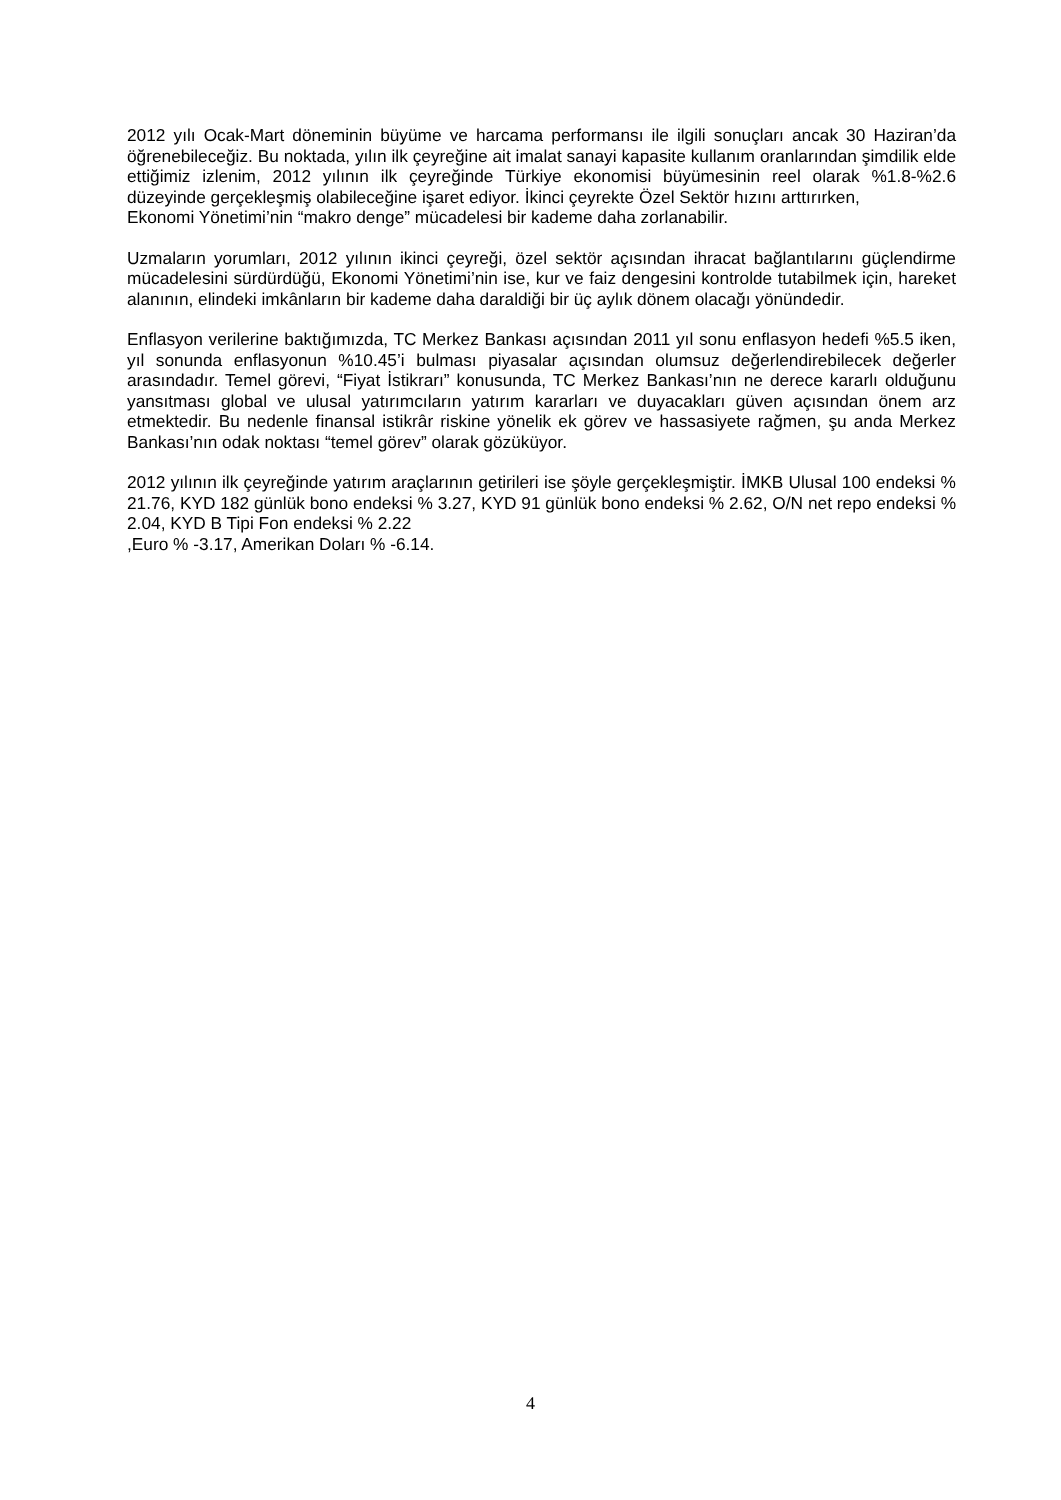2012 yılı Ocak-Mart döneminin büyüme ve harcama performansı ile ilgili sonuçları ancak 30 Haziran’da öğrenebileceğiz. Bu noktada, yılın ilk çeyreğine ait imalat sanayi kapasite kullanım oranlarından şimdilik elde ettiğimiz izlenim, 2012 yılının ilk çeyreğinde Türkiye ekonomisi büyümesinin reel olarak %1.8-%2.6 düzeyinde gerçekleşmiş olabileceğine işaret ediyor. İkinci çeyrekte Özel Sektör hızını arttırırken,
Ekonomi Yönetimi’nin “makro denge” mücadelesi bir kademe daha zorlanabilir.
Uzmaların yorumları, 2012 yılının ikinci çeyreği, özel sektör açısından ihracat bağlantılarını güçlendirme mücadelesini sürdürdüğü, Ekonomi Yönetimi’nin ise, kur ve faiz dengesini kontrolde tutabilmek için, hareket alanının, elindeki imkânların bir kademe daha daraldiği bir üç aylık dönem olacağı yönündedir.
Enflasyon verilerine baktığımızda, TC Merkez Bankası açısından 2011 yıl sonu enflasyon hedefi %5.5 iken, yıl sonunda enflasyonun %10.45’i bulması piyasalar açısından olumsuz değerlendirebilecek değerler arasındadır. Temel görevi, “Fiyat İstikrarı” konusunda, TC Merkez Bankası’nın ne derece kararlı olduğunu yansıtması global ve ulusal yatırımcıların yatırım kararları ve duyacakları güven açısından önem arz etmektedir. Bu nedenle finansal istikrâr riskine yönelik ek görev ve hassasiyete rağmen, şu anda Merkez Bankası’nın odak noktası “temel görev” olarak gözüküyor.
2012 yılının ilk çeyreğinde yatırım araçlarının getirileri ise şöyle gerçekleşmiştir. İMKB Ulusal 100 endeksi % 21.76, KYD 182 günlük bono endeksi % 3.27, KYD 91 günlük bono endeksi % 2.62, O/N net repo endeksi % 2.04, KYD B Tipi Fon endeksi % 2.22
,Euro % -3.17, Amerikan Doları % -6.14.
4